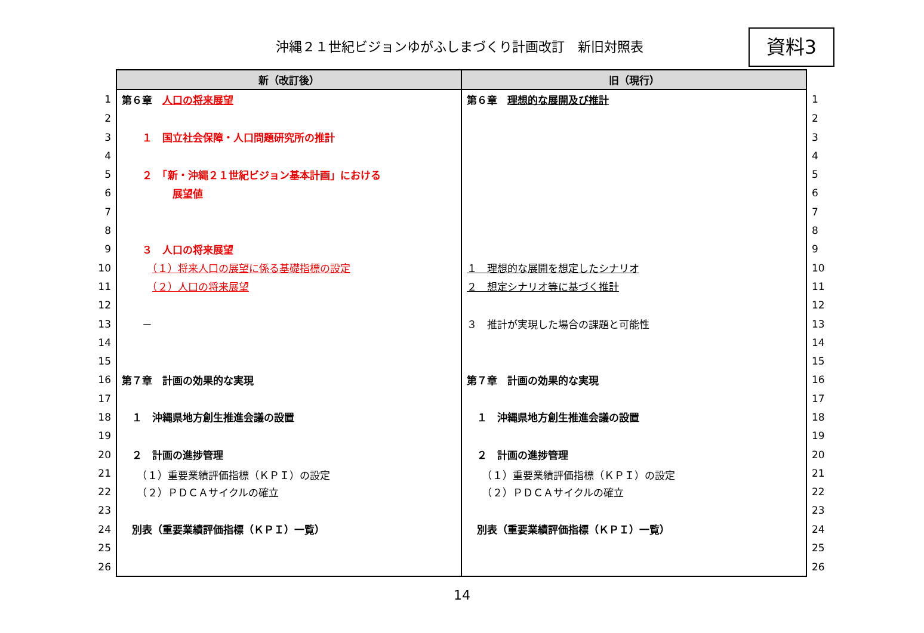沖縄２１世紀ビジョンゆがふしまづくり計画改訂　新旧対照表 資料3
| | 新（改訂後） | 旧（現行） | |
| 1 | 第６章 人口の将来展望 | 第６章 理想的な展開及び推計 | 1 |
| 2 | | | 2 |
| 3 | １ 国立社会保障・人口問題研究所の推計 | | 3 |
| 4 | | | 4 |
| 5 | ２ 「新・沖縄２１世紀ビジョン基本計画」における | | 5 |
| 6 | 展望値 | | 6 |
| 7 | | | 7 |
| 8 | | | 8 |
| 9 | ３ 人口の将来展望 | | 9 |
| 10 | （１）将来人口の展望に係る基礎指標の設定 | １ 理想的な展開を想定したシナリオ | 10 |
| 11 | （２）人口の将来展望 | ２ 想定シナリオ等に基づく推計 | 11 |
| 12 | | | 12 |
| 13 | － | ３ 推計が実現した場合の課題と可能性 | 13 |
| 14 | | | 14 |
| 15 | | | 15 |
| 16 | 第７章 計画の効果的な実現 | 第７章 計画の効果的な実現 | 16 |
| 17 | | | 17 |
| 18 | １ 沖縄県地方創生推進会議の設置 | １ 沖縄県地方創生推進会議の設置 | 18 |
| 19 | | | 19 |
| 20 | ２ 計画の進捗管理 | ２ 計画の進捗管理 | 20 |
| 21 | （１）重要業績評価指標（ＫＰＩ）の設定 | （１）重要業績評価指標（ＫＰＩ）の設定 | 21 |
| 22 | （２）ＰＤＣＡサイクルの確立 | （２）ＰＤＣＡサイクルの確立 | 22 |
| 23 | | | 23 |
| 24 | 別表（重要業績評価指標（ＫＰＩ）一覧） | 別表（重要業績評価指標（ＫＰＩ）一覧） | 24 |
| 25 | | | 25 |
| 26 | | | 26 |
14